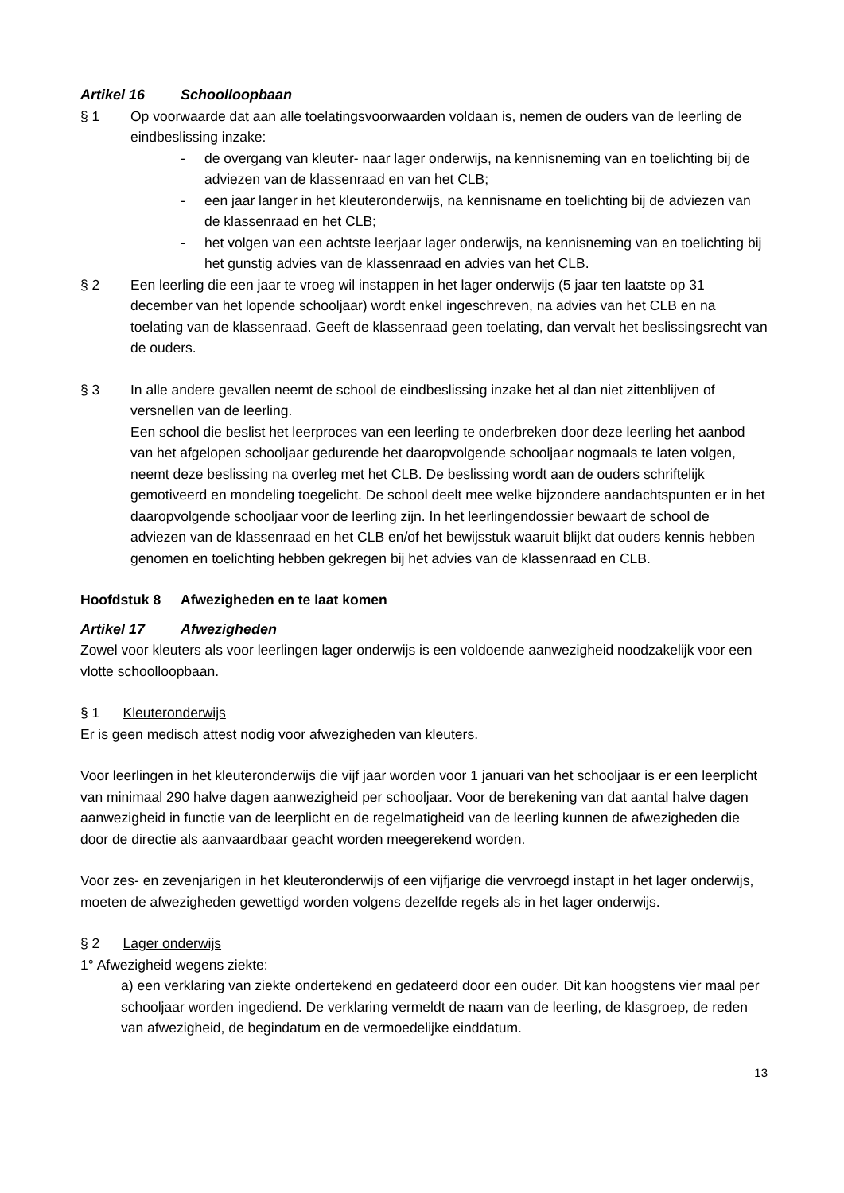Artikel 16 Schoolloopbaan
§ 1 Op voorwaarde dat aan alle toelatingsvoorwaarden voldaan is, nemen de ouders van de leerling de eindbeslissing inzake:
- de overgang van kleuter- naar lager onderwijs, na kennisneming van en toelichting bij de adviezen van de klassenraad en van het CLB;
- een jaar langer in het kleuteronderwijs, na kennisname en toelichting bij de adviezen van de klassenraad en het CLB;
- het volgen van een achtste leerjaar lager onderwijs, na kennisneming van en toelichting bij het gunstig advies van de klassenraad en advies van het CLB.
§ 2 Een leerling die een jaar te vroeg wil instappen in het lager onderwijs (5 jaar ten laatste op 31 december van het lopende schooljaar) wordt enkel ingeschreven, na advies van het CLB en na toelating van de klassenraad. Geeft de klassenraad geen toelating, dan vervalt het beslissingsrecht van de ouders.
§ 3 In alle andere gevallen neemt de school de eindbeslissing inzake het al dan niet zittenblijven of versnellen van de leerling.
Een school die beslist het leerproces van een leerling te onderbreken door deze leerling het aanbod van het afgelopen schooljaar gedurende het daaropvolgende schooljaar nogmaals te laten volgen, neemt deze beslissing na overleg met het CLB. De beslissing wordt aan de ouders schriftelijk gemotiveerd en mondeling toegelicht. De school deelt mee welke bijzondere aandachtspunten er in het daaropvolgende schooljaar voor de leerling zijn. In het leerlingendossier bewaart de school de adviezen van de klassenraad en het CLB en/of het bewijsstuk waaruit blijkt dat ouders kennis hebben genomen en toelichting hebben gekregen bij het advies van de klassenraad en CLB.
Hoofdstuk 8 Afwezigheden en te laat komen
Artikel 17 Afwezigheden
Zowel voor kleuters als voor leerlingen lager onderwijs is een voldoende aanwezigheid noodzakelijk voor een vlotte schoolloopbaan.
§ 1 Kleuteronderwijs
Er is geen medisch attest nodig voor afwezigheden van kleuters.
Voor leerlingen in het kleuteronderwijs die vijf jaar worden voor 1 januari van het schooljaar is er een leerplicht van minimaal 290 halve dagen aanwezigheid per schooljaar. Voor de berekening van dat aantal halve dagen aanwezigheid in functie van de leerplicht en de regelmatigheid van de leerling kunnen de afwezigheden die door de directie als aanvaardbaar geacht worden meegerekend worden.
Voor zes- en zevenjarigen in het kleuteronderwijs of een vijfjarige die vervroegd instapt in het lager onderwijs, moeten de afwezigheden gewettigd worden volgens dezelfde regels als in het lager onderwijs.
§ 2 Lager onderwijs
1° Afwezigheid wegens ziekte:
a) een verklaring van ziekte ondertekend en gedateerd door een ouder. Dit kan hoogstens vier maal per schooljaar worden ingediend. De verklaring vermeldt de naam van de leerling, de klasgroep, de reden van afwezigheid, de begindatum en de vermoedelijke einddatum.
13